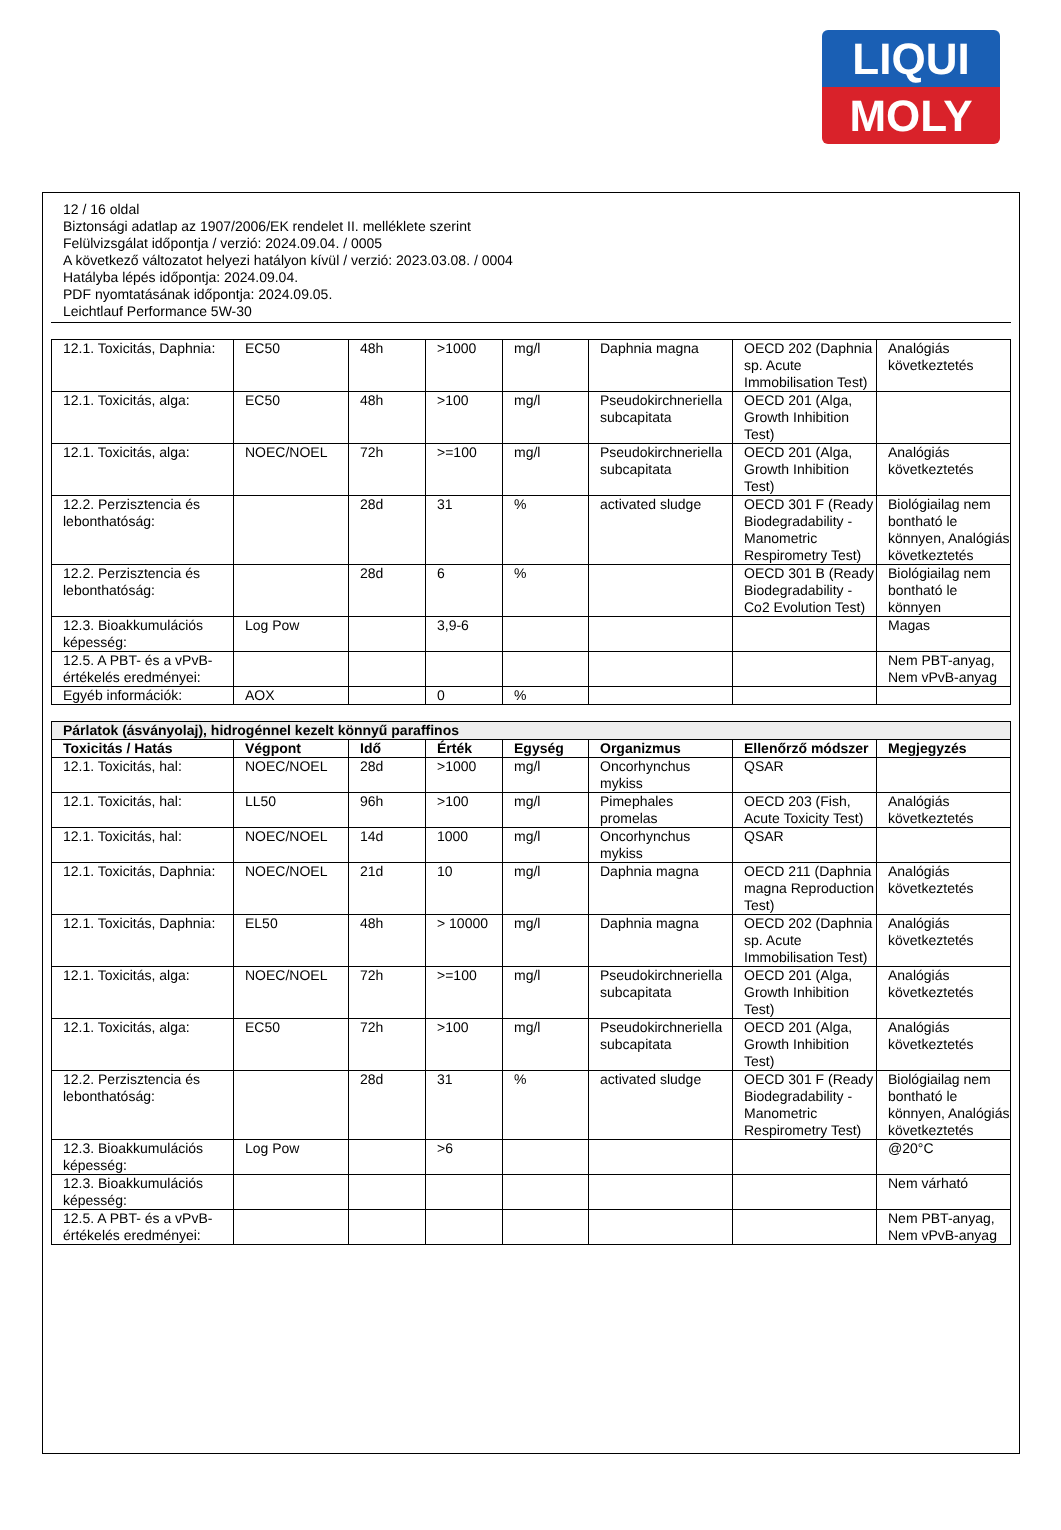LIQUI
MOLY
12 / 16 oldal
Biztonsági adatlap az 1907/2006/EK rendelet II. melléklete szerint
Felülvizsgálat időpontja / verzió: 2024.09.04. / 0005
A következő változatot helyezi hatályon kívül / verzió: 2023.03.08. / 0004
Hatályba lépés időpontja: 2024.09.04.
PDF nyomtatásának időpontja: 2024.09.05.
Leichtlauf Performance 5W-30
| 12.1. Toxicitás, Daphnia: | EC50 | 48h | >1000 | mg/l | Daphnia magna | OECD 202 (Daphnia sp. Acute Immobilisation Test) | Analógiás következtetés |
| 12.1. Toxicitás, alga: | EC50 | 48h | >100 | mg/l | Pseudokirchneriella subcapitata | OECD 201 (Alga, Growth Inhibition Test) | |
| 12.1. Toxicitás, alga: | NOEC/NOEL | 72h | >=100 | mg/l | Pseudokirchneriella subcapitata | OECD 201 (Alga, Growth Inhibition Test) | Analógiás következtetés |
| 12.2. Perzisztencia és lebonthatóság: | | 28d | 31 | % | activated sludge | OECD 301 F (Ready Biodegradability - Manometric Respirometry Test) | Biológiailag nem bontható le könnyen, Analógiás következtetés |
| 12.2. Perzisztencia és lebonthatóság: | | 28d | 6 | % | | OECD 301 B (Ready Biodegradability - Co2 Evolution Test) | Biológiailag nem bontható le könnyen |
| 12.3. Bioakkumulációs képesség: | Log Pow | | 3,9-6 | | | | Magas |
| 12.5. A PBT- és a vPvB-értékelés eredményei: | | | | | | | Nem PBT-anyag, Nem vPvB-anyag |
| Egyéb információk: | AOX | | 0 | % | | | |
| Párlatok (ásványolaj), hidrogénnel kezelt könnyű paraffinos | | | | | | | |
| --- | --- | --- | --- | --- | --- | --- | --- |
| Toxicitás / Hatás | Végpont | Idő | Érték | Egység | Organizmus | Ellenőrző módszer | Megjegyzés |
| 12.1. Toxicitás, hal: | NOEC/NOEL | 28d | >1000 | mg/l | Oncorhynchus mykiss | QSAR | |
| 12.1. Toxicitás, hal: | LL50 | 96h | >100 | mg/l | Pimephales promelas | OECD 203 (Fish, Acute Toxicity Test) | Analógiás következtetés |
| 12.1. Toxicitás, hal: | NOEC/NOEL | 14d | 1000 | mg/l | Oncorhynchus mykiss | QSAR | |
| 12.1. Toxicitás, Daphnia: | NOEC/NOEL | 21d | 10 | mg/l | Daphnia magna | OECD 211 (Daphnia magna Reproduction Test) | Analógiás következtetés |
| 12.1. Toxicitás, Daphnia: | EL50 | 48h | > 10000 | mg/l | Daphnia magna | OECD 202 (Daphnia sp. Acute Immobilisation Test) | Analógiás következtetés |
| 12.1. Toxicitás, alga: | NOEC/NOEL | 72h | >=100 | mg/l | Pseudokirchneriella subcapitata | OECD 201 (Alga, Growth Inhibition Test) | Analógiás következtetés |
| 12.1. Toxicitás, alga: | EC50 | 72h | >100 | mg/l | Pseudokirchneriella subcapitata | OECD 201 (Alga, Growth Inhibition Test) | Analógiás következtetés |
| 12.2. Perzisztencia és lebonthatóság: | | 28d | 31 | % | activated sludge | OECD 301 F (Ready Biodegradability - Manometric Respirometry Test) | Biológiailag nem bontható le könnyen, Analógiás következtetés |
| 12.3. Bioakkumulációs képesség: | Log Pow | | >6 | | | | @20°C |
| 12.3. Bioakkumulációs képesség: | | | | | | | Nem várható |
| 12.5. A PBT- és a vPvB-értékelés eredményei: | | | | | | | Nem PBT-anyag, Nem vPvB-anyag |